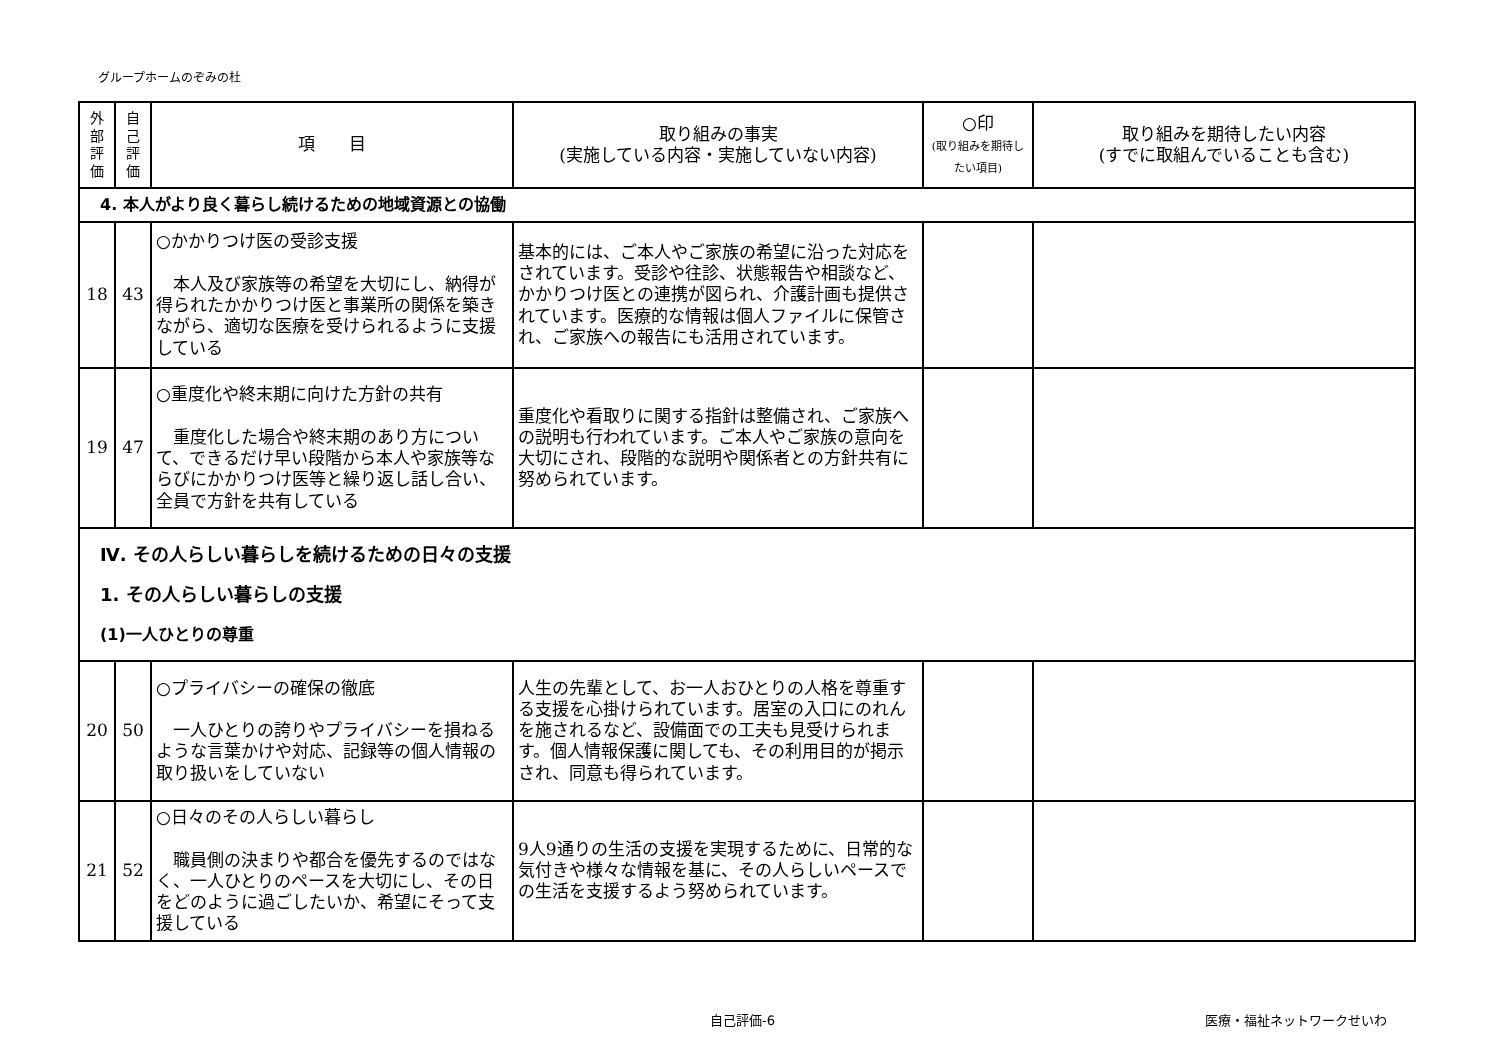グループホームのぞみの杜
| 外部評価 | 自己評価 | 項 目 | 取り組みの事実 (実施している内容・実施していない内容) | ○印 (取り組みを期待したい項目) | 取り組みを期待したい内容 (すでに取組んでいることも含む) |
| --- | --- | --- | --- | --- | --- |
| 4. 本人がより良く暮らし続けるための地域資源との協働 | | | | | |
| 18 | 43 | ○かかりつけ医の受診支援 本人及び家族等の希望を大切にし、納得が得られたかかりつけ医と事業所の関係を築きながら、適切な医療を受けられるように支援している | 基本的には、ご本人やご家族の希望に沿った対応をされています。受診や往診、状態報告や相談など、かかりつけ医との連携が図られ、介護計画も提供されています。医療的な情報は個人ファイルに保管され、ご家族への報告にも活用されています。 | | |
| 19 | 47 | ○重度化や終末期に向けた方針の共有 重度化した場合や終末期のあり方について、できるだけ早い段階から本人や家族等ならびにかかりつけ医等と繰り返し話し合い、全員で方針を共有している | 重度化や看取りに関する指針は整備され、ご家族への説明も行われています。ご本人やご家族の意向を大切にされ、段階的な説明や関係者との方針共有に努められています。 | | |
| Ⅳ. その人らしい暮らしを続けるための日々の支援 1. その人らしい暮らしの支援 (1)一人ひとりの尊重 | | | | | |
| 20 | 50 | ○プライバシーの確保の徹底 一人ひとりの誇りやプライバシーを損ねるような言葉かけや対応、記録等の個人情報の取り扱いをしていない | 人生の先輩として、お一人おひとりの人格を尊重する支援を心掛けられています。居室の入口にのれんを施されるなど、設備面での工夫も見受けられます。個人情報保護に関しても、その利用目的が掲示され、同意も得られています。 | | |
| 21 | 52 | ○日々のその人らしい暮らし 職員側の決まりや都合を優先するのではなく、一人ひとりのペースを大切にし、その日をどのように過ごしたいか、希望にそって支援している | 9人9通りの生活の支援を実現するために、日常的な気付きや様々な情報を基に、その人らしいペースでの生活を支援するよう努められています。 | | |
自己評価-6 医療・福祉ネットワークせいわ